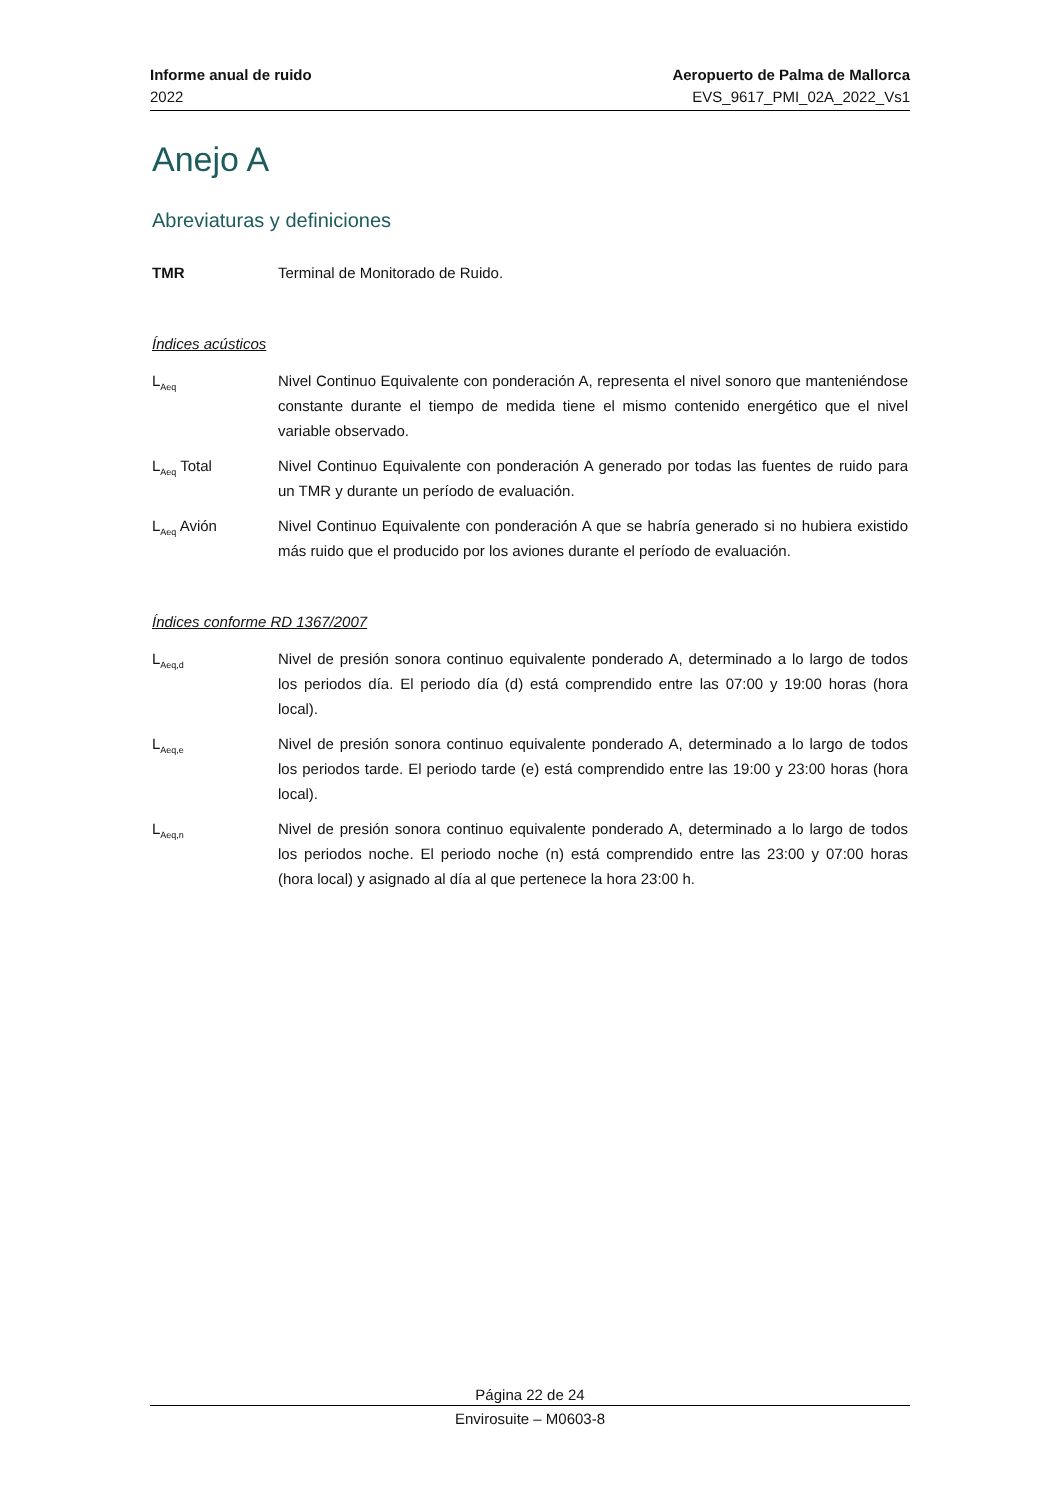Informe anual de ruido
2022
Aeropuerto de Palma de Mallorca
EVS_9617_PMI_02A_2022_Vs1
Anejo A
Abreviaturas y definiciones
TMR Terminal de Monitorado de Ruido.
Índices acústicos
L<sub>Aeq</sub>
Nivel Continuo Equivalente con ponderación A, representa el nivel sonoro que manteniéndose constante durante el tiempo de medida tiene el mismo contenido energético que el nivel variable observado.
L<sub>Aeq</sub> Total Nivel Continuo Equivalente con ponderación A generado por todas las fuentes de ruido para un TMR y durante un período de evaluación.
L<sub>Aeq</sub> Avión Nivel Continuo Equivalente con ponderación A que se habría generado si no hubiera existido más ruido que el producido por los aviones durante el período de evaluación.
Índices conforme RD 1367/2007
L<sub>Aeq,d</sub>
Nivel de presión sonora continuo equivalente ponderado A, determinado a lo largo de todos los periodos día. El periodo día (d) está comprendido entre las 07:00 y 19:00 horas (hora local).
L<sub>Aeq,e</sub>
Nivel de presión sonora continuo equivalente ponderado A, determinado a lo largo de todos los periodos tarde. El periodo tarde (e) está comprendido entre las 19:00 y 23:00 horas (hora local).
L<sub>Aeq,n</sub>
Nivel de presión sonora continuo equivalente ponderado A, determinado a lo largo de todos los periodos noche. El periodo noche (n) está comprendido entre las 23:00 y 07:00 horas (hora local) y asignado al día al que pertenece la hora 23:00 h.
Página 22 de 24
Envirosuite – M0603-8